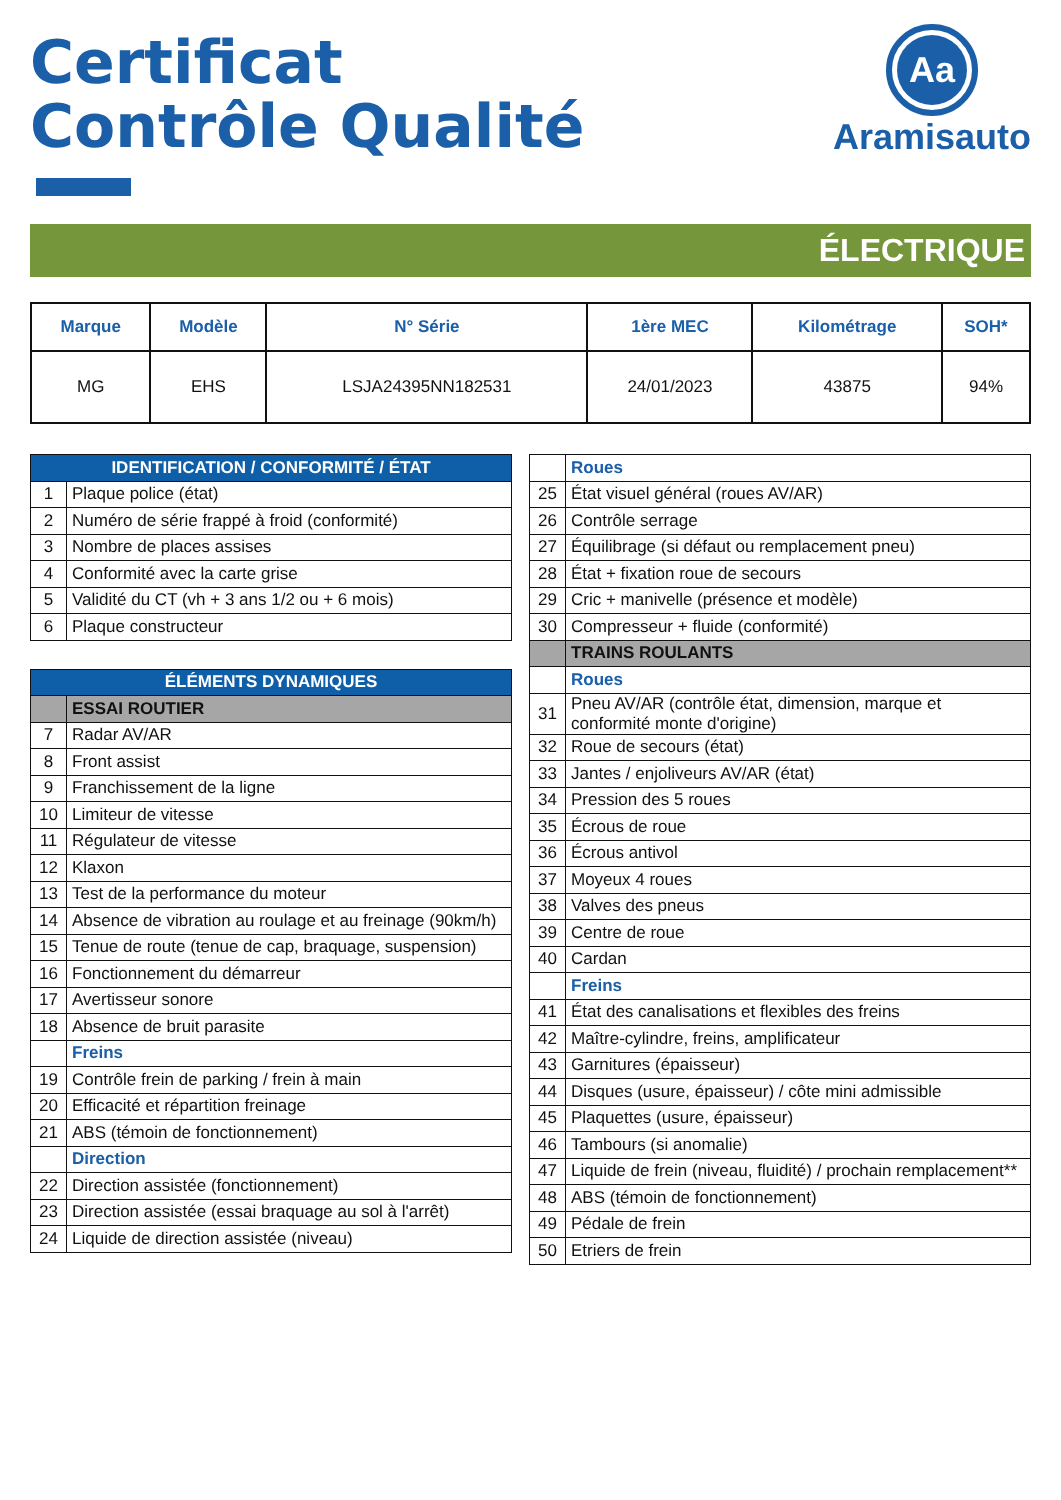Certificat
Contrôle Qualité
Aa
Aramisauto
ÉLECTRIQUE
| Marque | Modèle | N° Série | 1ère MEC | Kilométrage | SOH* |
| --- | --- | --- | --- | --- | --- |
| MG | EHS | LSJA24395NN182531 | 24/01/2023 | 43875 | 94% |
| IDENTIFICATION / CONFORMITÉ / ÉTAT | |
| 1 | Plaque police (état) |
| 2 | Numéro de série frappé à froid (conformité) |
| 3 | Nombre de places assises |
| 4 | Conformité avec la carte grise |
| 5 | Validité du CT (vh + 3 ans 1/2 ou + 6 mois) |
| 6 | Plaque constructeur |
| ÉLÉMENTS DYNAMIQUES | |
| | ESSAI ROUTIER |
| 7 | Radar AV/AR |
| 8 | Front assist |
| 9 | Franchissement de la ligne |
| 10 | Limiteur de vitesse |
| 11 | Régulateur de vitesse |
| 12 | Klaxon |
| 13 | Test de la performance du moteur |
| 14 | Absence de vibration au roulage et au freinage (90km/h) |
| 15 | Tenue de route (tenue de cap, braquage, suspension) |
| 16 | Fonctionnement du démarreur |
| 17 | Avertisseur sonore |
| 18 | Absence de bruit parasite |
| | Freins |
| 19 | Contrôle frein de parking / frein à main |
| 20 | Efficacité et répartition freinage |
| 21 | ABS (témoin de fonctionnement) |
| | Direction |
| 22 | Direction assistée (fonctionnement) |
| 23 | Direction assistée (essai braquage au sol à l'arrêt) |
| 24 | Liquide de direction assistée (niveau) |
| | Roues |
| 25 | État visuel général (roues AV/AR) |
| 26 | Contrôle serrage |
| 27 | Équilibrage (si défaut ou remplacement pneu) |
| 28 | État + fixation roue de secours |
| 29 | Cric + manivelle (présence et modèle) |
| 30 | Compresseur + fluide (conformité) |
| | TRAINS ROULANTS |
| | Roues |
| 31 | Pneu AV/AR (contrôle état, dimension, marque et conformité monte d'origine) |
| 32 | Roue de secours (état) |
| 33 | Jantes / enjoliveurs AV/AR (état) |
| 34 | Pression des 5 roues |
| 35 | Écrous de roue |
| 36 | Écrous antivol |
| 37 | Moyeux 4 roues |
| 38 | Valves des pneus |
| 39 | Centre de roue |
| 40 | Cardan |
| | Freins |
| 41 | État des canalisations et flexibles des freins |
| 42 | Maître-cylindre, freins, amplificateur |
| 43 | Garnitures (épaisseur) |
| 44 | Disques (usure, épaisseur) / côte mini admissible |
| 45 | Plaquettes (usure, épaisseur) |
| 46 | Tambours (si anomalie) |
| 47 | Liquide de frein (niveau, fluidité) / prochain remplacement** |
| 48 | ABS (témoin de fonctionnement) |
| 49 | Pédale de frein |
| 50 | Etriers de frein |